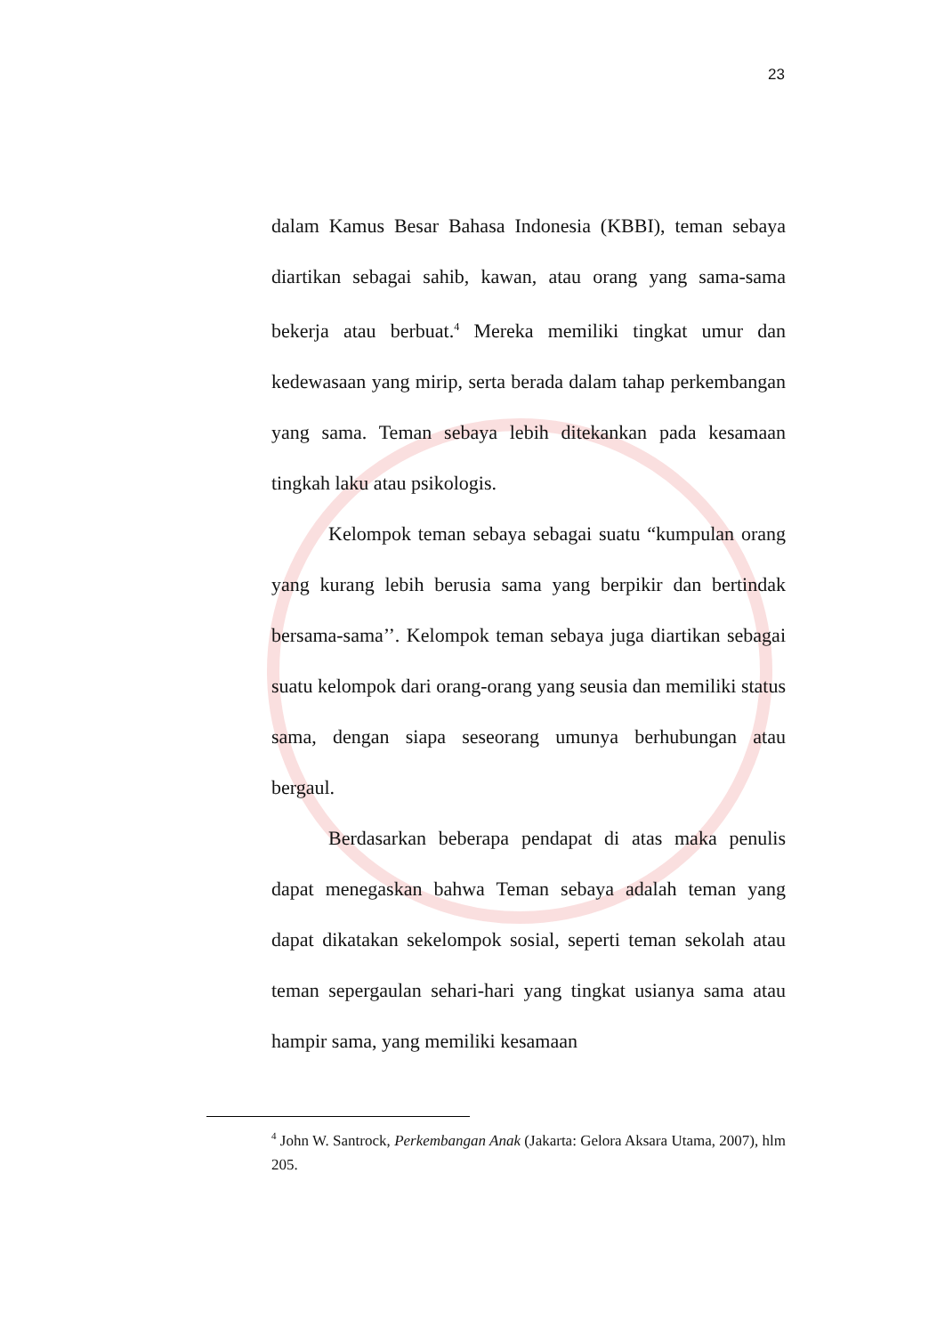23
dalam Kamus Besar Bahasa Indonesia (KBBI), teman sebaya diartikan sebagai sahib, kawan, atau orang yang sama-sama bekerja atau berbuat.<sup>4</sup> Mereka memiliki tingkat umur dan kedewasaan yang mirip, serta berada dalam tahap perkembangan yang sama. Teman sebaya lebih ditekankan pada kesamaan tingkah laku atau psikologis.
Kelompok teman sebaya sebagai suatu “kumpulan orang yang kurang lebih berusia sama yang berpikir dan bertindak bersama-sama’’. Kelompok teman sebaya juga diartikan sebagai suatu kelompok dari orang-orang yang seusia dan memiliki status sama, dengan siapa seseorang umunya berhubungan atau bergaul.
Berdasarkan beberapa pendapat di atas maka penulis dapat menegaskan bahwa Teman sebaya adalah teman yang dapat dikatakan sekelompok sosial, seperti teman sekolah atau teman sepergaulan sehari-hari yang tingkat usianya sama atau hampir sama, yang memiliki kesamaan
<sup>4</sup> John W. Santrock, Perkembangan Anak (Jakarta: Gelora Aksara Utama, 2007), hlm 205.